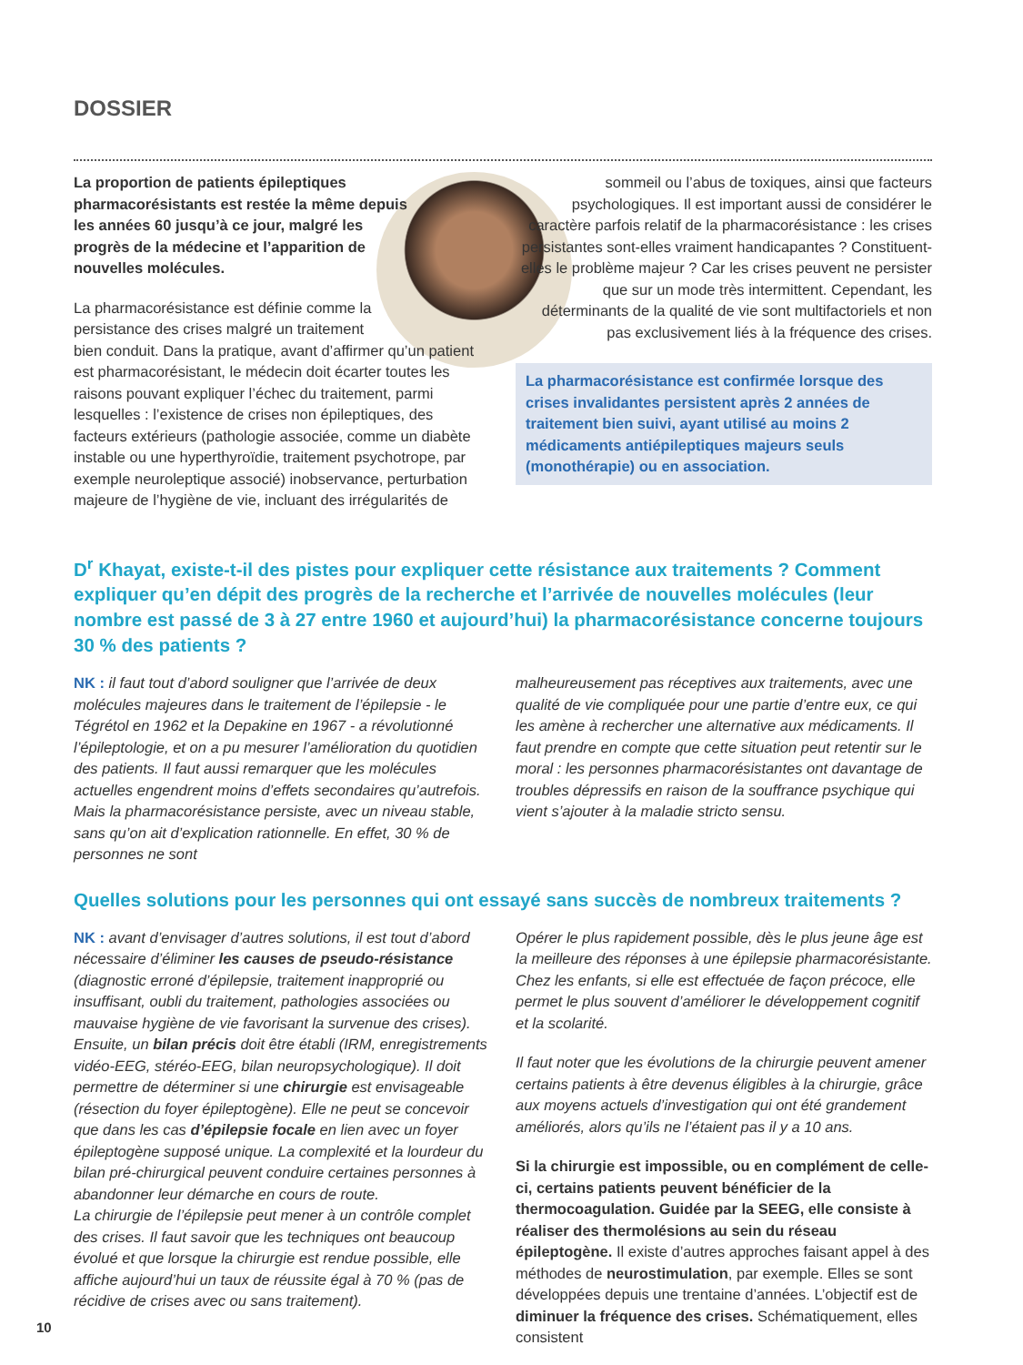DOSSIER
La proportion de patients épileptiques pharmacorésistants est restée la même depuis les années 60 jusqu’à ce jour, malgré les progrès de la médecine et l’apparition de nouvelles molécules.
La pharmacorésistance est définie comme la persistance des crises malgré un traitement bien conduit. Dans la pratique, avant d’affirmer qu’un patient est pharmacorésistant, le médecin doit écarter toutes les raisons pouvant expliquer l’échec du traitement, parmi lesquelles : l’existence de crises non épileptiques, des facteurs extérieurs (pathologie associée, comme un diabète instable ou une hyperthyroïdie, traitement psychotrope, par exemple neuroleptique associé) inobservance, perturbation majeure de l’hygiène de vie, incluant des irrégularités de
sommeil ou l’abus de toxiques, ainsi que facteurs psychologiques. Il est important aussi de considérer le caractère parfois relatif de la pharmacorésistance : les crises persistantes sont-elles vraiment handicapantes ? Constituent-elles le problème majeur ? Car les crises peuvent ne persister que sur un mode très intermittent. Cependant, les déterminants de la qualité de vie sont multifactoriels et non pas exclusivement liés à la fréquence des crises.
La pharmacorésistance est confirmée lorsque des crises invalidantes persistent après 2 années de traitement bien suivi, ayant utilisé au moins 2 médicaments antiépileptiques majeurs seuls (monothérapie) ou en association.
D<sup>r</sup> Khayat, existe-t-il des pistes pour expliquer cette résistance aux traitements ? Comment expliquer qu’en dépit des progrès de la recherche et l’arrivée de nouvelles molécules (leur nombre est passé de 3 à 27 entre 1960 et aujourd’hui) la pharmacorésistance concerne toujours 30 % des patients ?
NK : il faut tout d’abord souligner que l’arrivée de deux molécules majeures dans le traitement de l’épilepsie - le Tégrétol en 1962 et la Depakine en 1967 - a révolutionné l’épileptologie, et on a pu mesurer l’amélioration du quotidien des patients. Il faut aussi remarquer que les molécules actuelles engendrent moins d’effets secondaires qu’autrefois. Mais la pharmacorésistance persiste, avec un niveau stable, sans qu’on ait d’explication rationnelle. En effet, 30 % de personnes ne sont
malheureusement pas réceptives aux traitements, avec une qualité de vie compliquée pour une partie d’entre eux, ce qui les amène à rechercher une alternative aux médicaments. Il faut prendre en compte que cette situation peut retentir sur le moral : les personnes pharmacorésistantes ont davantage de troubles dépressifs en raison de la souffrance psychique qui vient s’ajouter à la maladie stricto sensu.
Quelles solutions pour les personnes qui ont essayé sans succès de nombreux traitements ?
NK : avant d’envisager d’autres solutions, il est tout d’abord nécessaire d’éliminer les causes de pseudo-résistance (diagnostic erroné d’épilepsie, traitement inapproprié ou insuffisant, oubli du traitement, pathologies associées ou mauvaise hygiène de vie favorisant la survenue des crises). Ensuite, un bilan précis doit être établi (IRM, enregistrements vidéo-EEG, stéréo-EEG, bilan neuropsychologique). Il doit permettre de déterminer si une chirurgie est envisageable (résection du foyer épileptogène). Elle ne peut se concevoir que dans les cas d’épilepsie focale en lien avec un foyer épileptogène supposé unique. La complexité et la lourdeur du bilan pré-chirurgical peuvent conduire certaines personnes à abandonner leur démarche en cours de route.
La chirurgie de l’épilepsie peut mener à un contrôle complet des crises. Il faut savoir que les techniques ont beaucoup évolué et que lorsque la chirurgie est rendue possible, elle affiche aujourd’hui un taux de réussite égal à 70 % (pas de récidive de crises avec ou sans traitement).
Opérer le plus rapidement possible, dès le plus jeune âge est la meilleure des réponses à une épilepsie pharmacorésistante. Chez les enfants, si elle est effectuée de façon précoce, elle permet le plus souvent d’améliorer le développement cognitif et la scolarité.
Il faut noter que les évolutions de la chirurgie peuvent amener certains patients à être devenus éligibles à la chirurgie, grâce aux moyens actuels d’investigation qui ont été grandement améliorés, alors qu’ils ne l’étaient pas il y a 10 ans.
Si la chirurgie est impossible, ou en complément de celle-ci, certains patients peuvent bénéficier de la thermocoagulation. Guidée par la SEEG, elle consiste à réaliser des thermolésions au sein du réseau épileptogène. Il existe d’autres approches faisant appel à des méthodes de neurostimulation, par exemple. Elles se sont développées depuis une trentaine d’années. L’objectif est de diminuer la fréquence des crises. Schématiquement, elles consistent
10